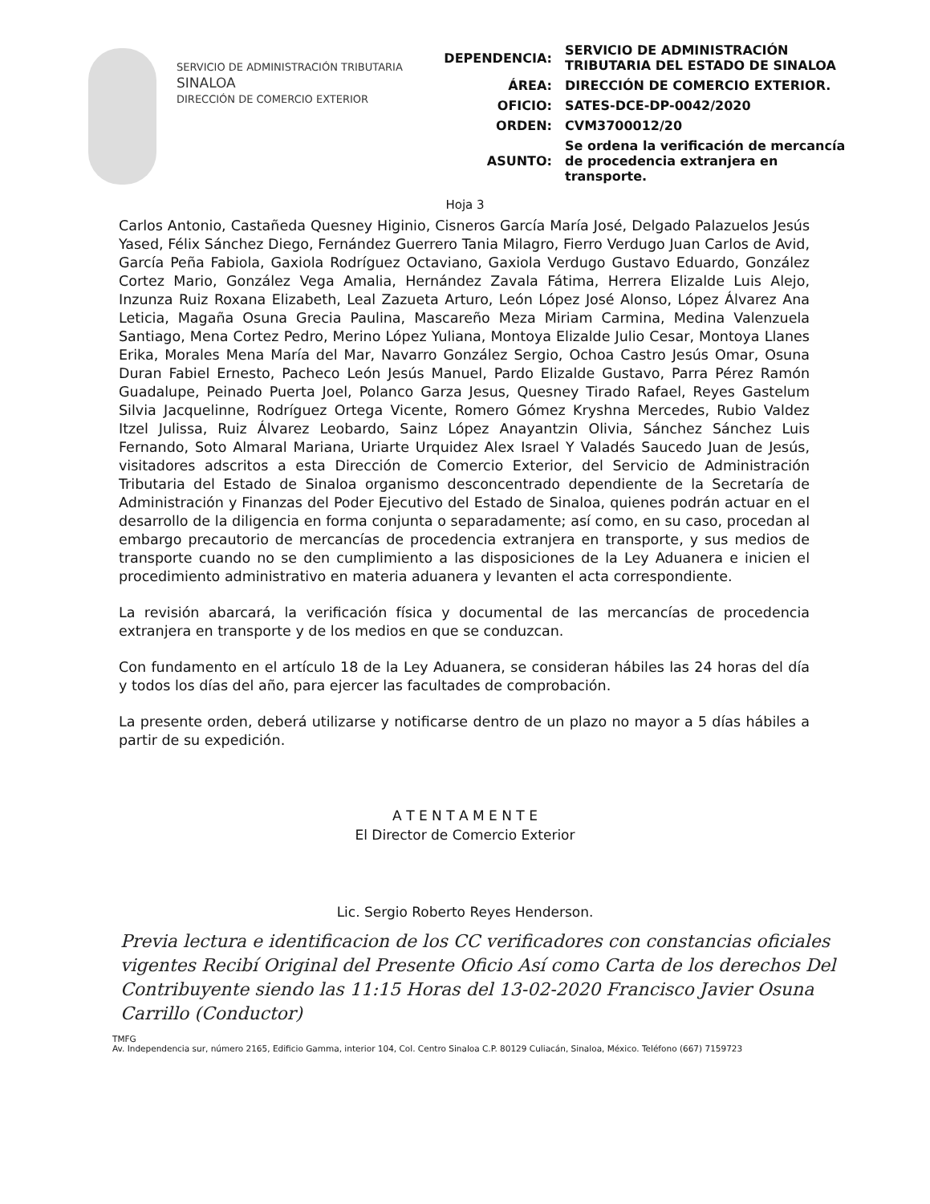SERVICIO DE ADMINISTRACIÓN TRIBUTARIA
SINALOA
DIRECCIÓN DE COMERCIO EXTERIOR
| DEPENDENCIA: | SERVICIO DE ADMINISTRACIÓN TRIBUTARIA DEL ESTADO DE SINALOA |
| ÁREA: | DIRECCIÓN DE COMERCIO EXTERIOR. |
| OFICIO: | SATES-DCE-DP-0042/2020 |
| ORDEN: | CVM3700012/20 |
| ASUNTO: | Se ordena la verificación de mercancía de procedencia extranjera en transporte. |
Hoja 3
Carlos Antonio, Castañeda Quesney Higinio, Cisneros García María José, Delgado Palazuelos Jesús Yased, Félix Sánchez Diego, Fernández Guerrero Tania Milagro, Fierro Verdugo Juan Carlos de Avid, García Peña Fabiola, Gaxiola Rodríguez Octaviano, Gaxiola Verdugo Gustavo Eduardo, González Cortez Mario, González Vega Amalia, Hernández Zavala Fátima, Herrera Elizalde Luis Alejo, Inzunza Ruiz Roxana Elizabeth, Leal Zazueta Arturo, León López José Alonso, López Álvarez Ana Leticia, Magaña Osuna Grecia Paulina, Mascareño Meza Miriam Carmina, Medina Valenzuela Santiago, Mena Cortez Pedro, Merino López Yuliana, Montoya Elizalde Julio Cesar, Montoya Llanes Erika, Morales Mena María del Mar, Navarro González Sergio, Ochoa Castro Jesús Omar, Osuna Duran Fabiel Ernesto, Pacheco León Jesús Manuel, Pardo Elizalde Gustavo, Parra Pérez Ramón Guadalupe, Peinado Puerta Joel, Polanco Garza Jesus, Quesney Tirado Rafael, Reyes Gastelum Silvia Jacquelinne, Rodríguez Ortega Vicente, Romero Gómez Kryshna Mercedes, Rubio Valdez Itzel Julissa, Ruiz Álvarez Leobardo, Sainz López Anayantzin Olivia, Sánchez Sánchez Luis Fernando, Soto Almaral Mariana, Uriarte Urquidez Alex Israel Y Valadés Saucedo Juan de Jesús, visitadores adscritos a esta Dirección de Comercio Exterior, del Servicio de Administración Tributaria del Estado de Sinaloa organismo desconcentrado dependiente de la Secretaría de Administración y Finanzas del Poder Ejecutivo del Estado de Sinaloa, quienes podrán actuar en el desarrollo de la diligencia en forma conjunta o separadamente; así como, en su caso, procedan al embargo precautorio de mercancías de procedencia extranjera en transporte, y sus medios de transporte cuando no se den cumplimiento a las disposiciones de la Ley Aduanera e inicien el procedimiento administrativo en materia aduanera y levanten el acta correspondiente.
La revisión abarcará, la verificación física y documental de las mercancías de procedencia extranjera en transporte y de los medios en que se conduzcan.
Con fundamento en el artículo 18 de la Ley Aduanera, se consideran hábiles las 24 horas del día y todos los días del año, para ejercer las facultades de comprobación.
La presente orden, deberá utilizarse y notificarse dentro de un plazo no mayor a 5 días hábiles a partir de su expedición.
A T E N T A M E N T E
El Director de Comercio Exterior
Lic. Sergio Roberto Reyes Henderson.
Previa lectura e identificacion de los CC verificadores con constancias oficiales vigentes Recibí Original del Presente Oficio Así como Carta de los derechos Del Contribuyente siendo las 11:15 Horas del 13-02-2020 Francisco Javier Osuna Carrillo (Conductor)
TMFG
Av. Independencia sur, número 2165, Edificio Gamma, interior 104, Col. Centro Sinaloa C.P. 80129 Culiacán, Sinaloa, México. Teléfono (667) 7159723